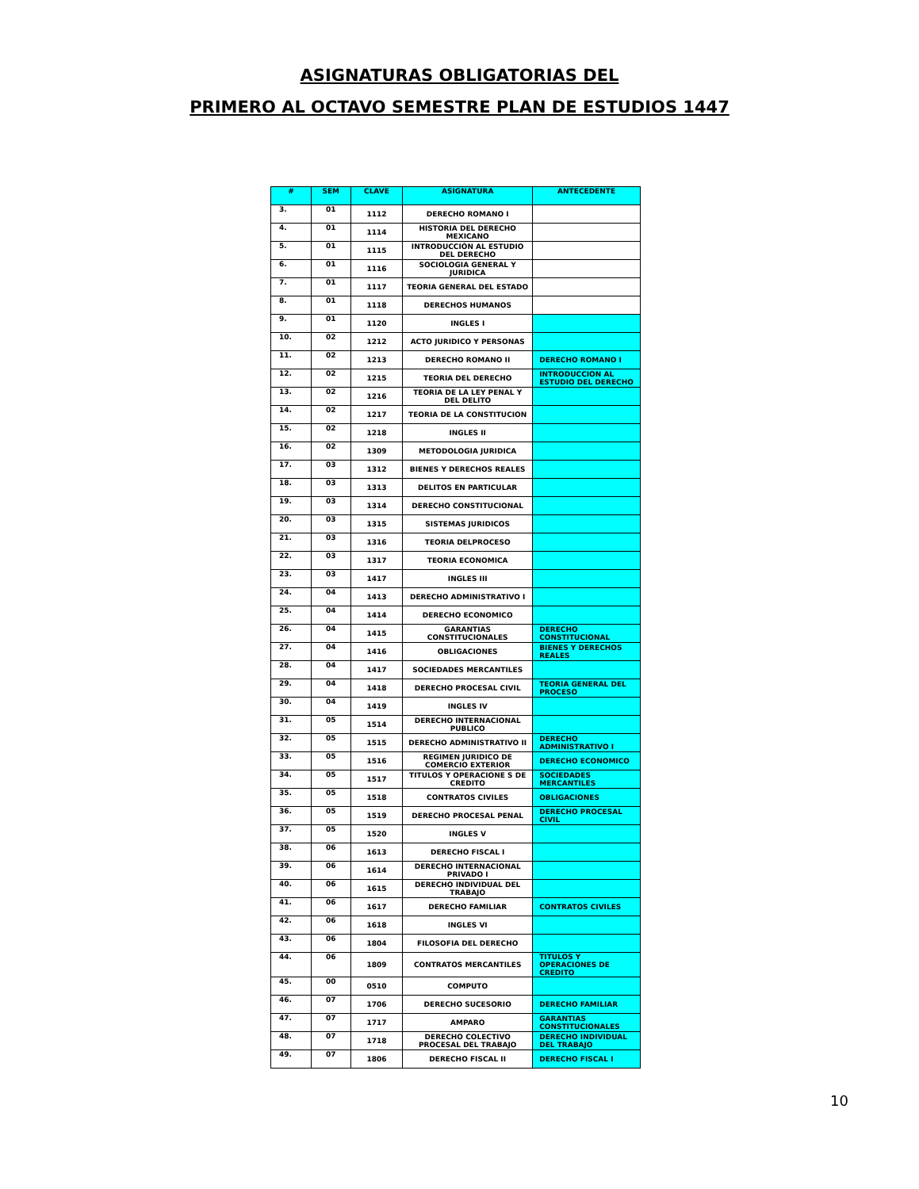ASIGNATURAS OBLIGATORIAS DEL
PRIMERO AL OCTAVO SEMESTRE PLAN DE ESTUDIOS 1447
| # | SEM | CLAVE | ASIGNATURA | ANTECEDENTE |
| --- | --- | --- | --- | --- |
| 3. | 01 | 1112 | DERECHO ROMANO I | |
| 4. | 01 | 1114 | HISTORIA DEL DERECHO MEXICANO | |
| 5. | 01 | 1115 | INTRODUCCIÓN AL ESTUDIO DEL DERECHO | |
| 6. | 01 | 1116 | SOCIOLOGIA GENERAL Y JURIDICA | |
| 7. | 01 | 1117 | TEORIA GENERAL DEL ESTADO | |
| 8. | 01 | 1118 | DERECHOS HUMANOS | |
| 9. | 01 | 1120 | INGLES I | |
| 10. | 02 | 1212 | ACTO JURIDICO Y PERSONAS | |
| 11. | 02 | 1213 | DERECHO ROMANO II | DERECHO ROMANO I |
| 12. | 02 | 1215 | TEORIA DEL DERECHO | INTRODUCCION AL ESTUDIO DEL DERECHO |
| 13. | 02 | 1216 | TEORIA DE LA LEY PENAL Y DEL DELITO | |
| 14. | 02 | 1217 | TEORIA DE LA CONSTITUCION | |
| 15. | 02 | 1218 | INGLES II | |
| 16. | 02 | 1309 | METODOLOGIA JURIDICA | |
| 17. | 03 | 1312 | BIENES Y DERECHOS REALES | |
| 18. | 03 | 1313 | DELITOS EN PARTICULAR | |
| 19. | 03 | 1314 | DERECHO CONSTITUCIONAL | |
| 20. | 03 | 1315 | SISTEMAS JURIDICOS | |
| 21. | 03 | 1316 | TEORIA DELPROCESO | |
| 22. | 03 | 1317 | TEORIA ECONOMICA | |
| 23. | 03 | 1417 | INGLES III | |
| 24. | 04 | 1413 | DERECHO ADMINISTRATIVO I | |
| 25. | 04 | 1414 | DERECHO ECONOMICO | |
| 26. | 04 | 1415 | GARANTIAS CONSTITUCIONALES | DERECHO CONSTITUCIONAL |
| 27. | 04 | 1416 | OBLIGACIONES | BIENES Y DERECHOS REALES |
| 28. | 04 | 1417 | SOCIEDADES MERCANTILES | |
| 29. | 04 | 1418 | DERECHO PROCESAL CIVIL | TEORIA GENERAL DEL PROCESO |
| 30. | 04 | 1419 | INGLES IV | |
| 31. | 05 | 1514 | DERECHO INTERNACIONAL PUBLICO | |
| 32. | 05 | 1515 | DERECHO ADMINISTRATIVO II | DERECHO ADMINISTRATIVO I |
| 33. | 05 | 1516 | REGIMEN JURIDICO DE COMERCIO EXTERIOR | DERECHO ECONOMICO |
| 34. | 05 | 1517 | TITULOS Y OPERACIONE S DE CREDITO | SOCIEDADES MERCANTILES |
| 35. | 05 | 1518 | CONTRATOS CIVILES | OBLIGACIONES |
| 36. | 05 | 1519 | DERECHO PROCESAL PENAL | DERECHO PROCESAL CIVIL |
| 37. | 05 | 1520 | INGLES V | |
| 38. | 06 | 1613 | DERECHO FISCAL I | |
| 39. | 06 | 1614 | DERECHO INTERNACIONAL PRIVADO I | |
| 40. | 06 | 1615 | DERECHO INDIVIDUAL DEL TRABAJO | |
| 41. | 06 | 1617 | DERECHO FAMILIAR | CONTRATOS CIVILES |
| 42. | 06 | 1618 | INGLES VI | |
| 43. | 06 | 1804 | FILOSOFIA DEL DERECHO | |
| 44. | 06 | 1809 | CONTRATOS MERCANTILES | TITULOS Y OPERACIONES DE CREDITO |
| 45. | 00 | 0510 | COMPUTO | |
| 46. | 07 | 1706 | DERECHO SUCESORIO | DERECHO FAMILIAR |
| 47. | 07 | 1717 | AMPARO | GARANTIAS CONSTITUCIONALES |
| 48. | 07 | 1718 | DERECHO COLECTIVO PROCESAL DEL TRABAJO | DERECHO INDIVIDUAL DEL TRABAJO |
| 49. | 07 | 1806 | DERECHO FISCAL II | DERECHO FISCAL I |
10